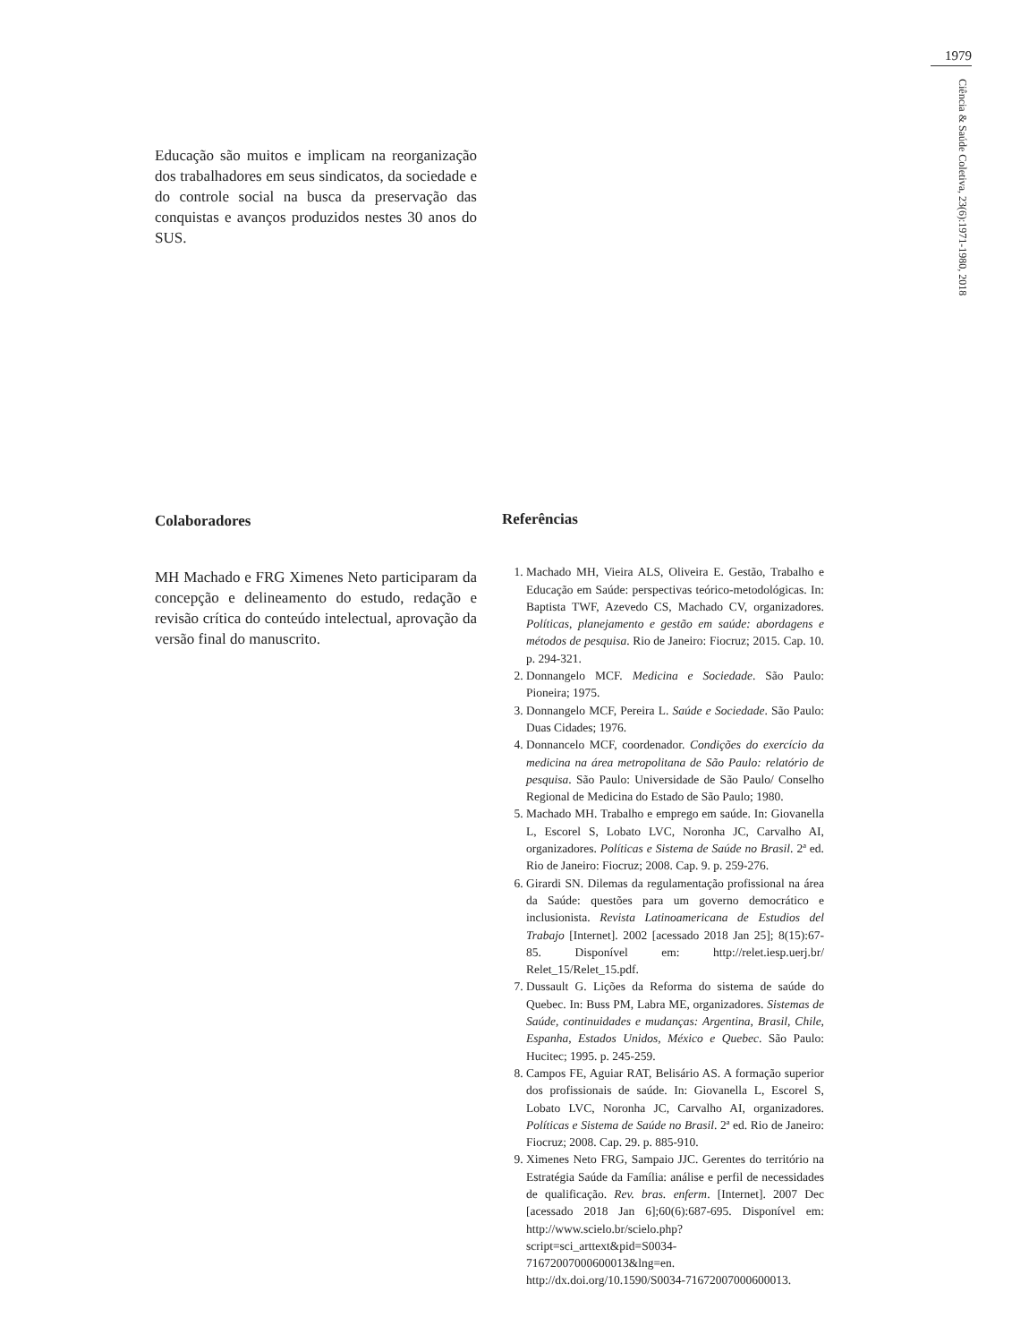1979
Ciência & Saúde Coletiva, 23(6):1971-1980, 2018
Educação são muitos e implicam na reorganização dos trabalhadores em seus sindicatos, da sociedade e do controle social na busca da preservação das conquistas e avanços produzidos nestes 30 anos do SUS.
Colaboradores
MH Machado e FRG Ximenes Neto participaram da concepção e delineamento do estudo, redação e revisão crítica do conteúdo intelectual, aprovação da versão final do manuscrito.
Referências
1. Machado MH, Vieira ALS, Oliveira E. Gestão, Trabalho e Educação em Saúde: perspectivas teórico-metodológicas. In: Baptista TWF, Azevedo CS, Machado CV, organizadores. Políticas, planejamento e gestão em saúde: abordagens e métodos de pesquisa. Rio de Janeiro: Fiocruz; 2015. Cap. 10. p. 294-321.
2. Donnangelo MCF. Medicina e Sociedade. São Paulo: Pioneira; 1975.
3. Donnangelo MCF, Pereira L. Saúde e Sociedade. São Paulo: Duas Cidades; 1976.
4. Donnancelo MCF, coordenador. Condições do exercício da medicina na área metropolitana de São Paulo: relatório de pesquisa. São Paulo: Universidade de São Paulo/ Conselho Regional de Medicina do Estado de São Paulo; 1980.
5. Machado MH. Trabalho e emprego em saúde. In: Giovanella L, Escorel S, Lobato LVC, Noronha JC, Carvalho AI, organizadores. Políticas e Sistema de Saúde no Brasil. 2ª ed. Rio de Janeiro: Fiocruz; 2008. Cap. 9. p. 259-276.
6. Girardi SN. Dilemas da regulamentação profissional na área da Saúde: questões para um governo democrático e inclusionista. Revista Latinoamericana de Estudios del Trabajo [Internet]. 2002 [acessado 2018 Jan 25]; 8(15):67-85. Disponível em: http://relet.iesp.uerj.br/ Relet_15/Relet_15.pdf.
7. Dussault G. Lições da Reforma do sistema de saúde do Quebec. In: Buss PM, Labra ME, organizadores. Sistemas de Saúde, continuidades e mudanças: Argentina, Brasil, Chile, Espanha, Estados Unidos, México e Quebec. São Paulo: Hucitec; 1995. p. 245-259.
8. Campos FE, Aguiar RAT, Belisário AS. A formação superior dos profissionais de saúde. In: Giovanella L, Escorel S, Lobato LVC, Noronha JC, Carvalho AI, organizadores. Políticas e Sistema de Saúde no Brasil. 2ª ed. Rio de Janeiro: Fiocruz; 2008. Cap. 29. p. 885-910.
9. Ximenes Neto FRG, Sampaio JJC. Gerentes do território na Estratégia Saúde da Família: análise e perfil de necessidades de qualificação. Rev. bras. enferm. [Internet]. 2007 Dec [acessado 2018 Jan 6];60(6):687-695. Disponível em: http://www.scielo.br/scielo.php?script=sci_arttext&pid=S0034-71672007000600013&lng=en. http://dx.doi.org/10.1590/S0034-71672007000600013.